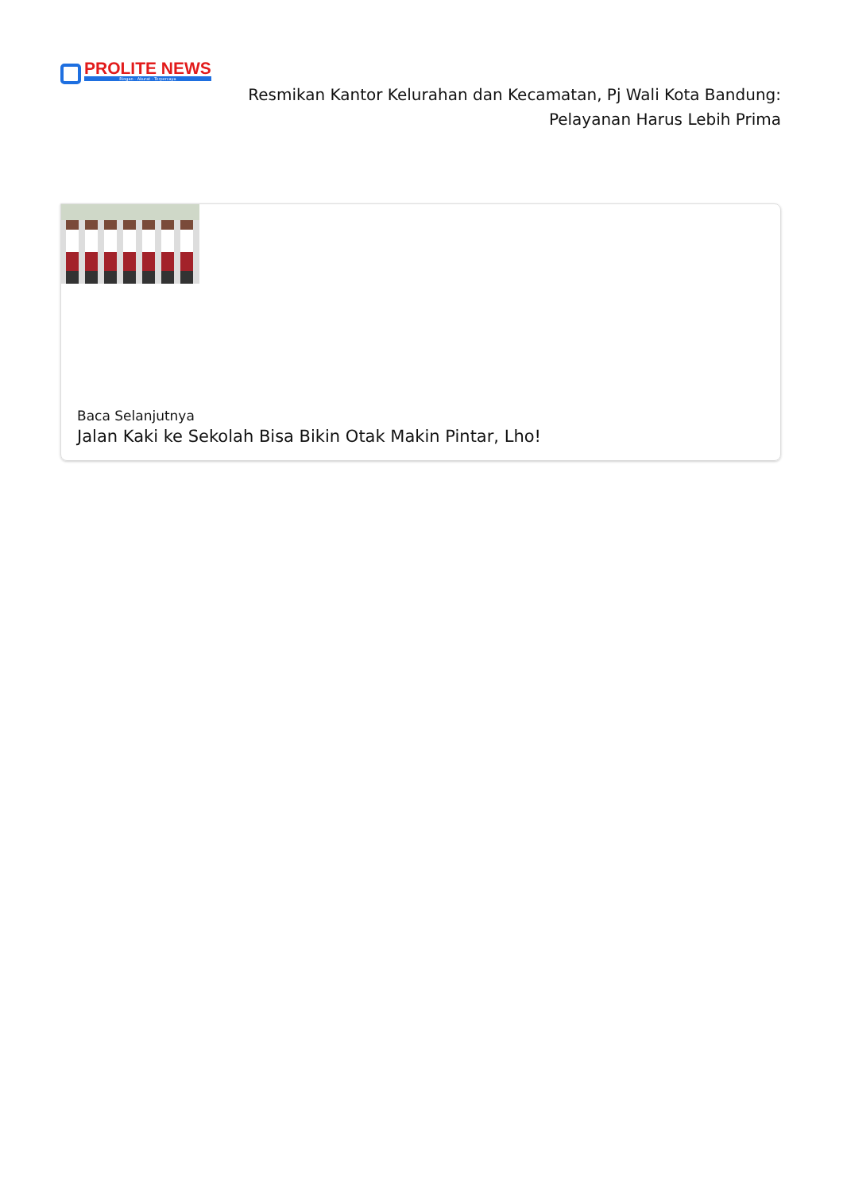PROLITE NEWS
Ringan - Akurat - Terpercaya
Resmikan Kantor Kelurahan dan Kecamatan, Pj Wali Kota Bandung: Pelayanan Harus Lebih Prima
Baca Selanjutnya
Jalan Kaki ke Sekolah Bisa Bikin Otak Makin Pintar, Lho!